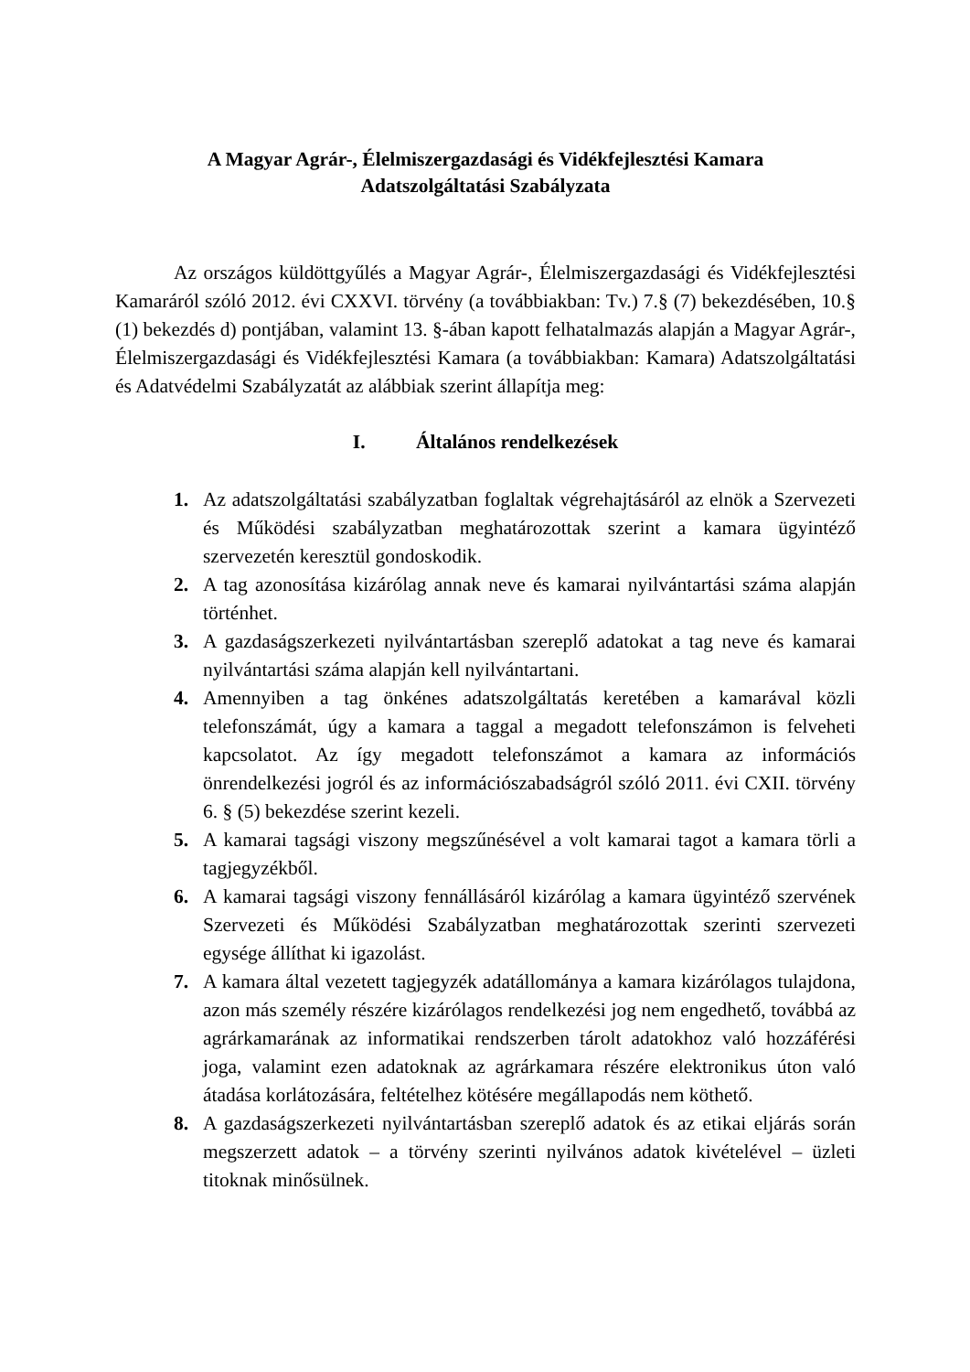A Magyar Agrár-, Élelmiszergazdasági és Vidékfejlesztési Kamara
Adatszolgáltatási Szabályzata
Az országos küldöttgyűlés a Magyar Agrár-, Élelmiszergazdasági és Vidékfejlesztési Kamaráról szóló 2012. évi CXXVI. törvény (a továbbiakban: Tv.) 7.§ (7) bekezdésében, 10.§ (1) bekezdés d) pontjában, valamint 13. §-ában kapott felhatalmazás alapján a Magyar Agrár-, Élelmiszergazdasági és Vidékfejlesztési Kamara (a továbbiakban: Kamara) Adatszolgáltatási és Adatvédelmi Szabályzatát az alábbiak szerint állapítja meg:
I. Általános rendelkezések
1. Az adatszolgáltatási szabályzatban foglaltak végrehajtásáról az elnök a Szervezeti és Működési szabályzatban meghatározottak szerint a kamara ügyintéző szervezetén keresztül gondoskodik.
2. A tag azonosítása kizárólag annak neve és kamarai nyilvántartási száma alapján történhet.
3. A gazdaságszerkezeti nyilvántartásban szereplő adatokat a tag neve és kamarai nyilvántartási száma alapján kell nyilvántartani.
4. Amennyiben a tag önkénes adatszolgáltatás keretében a kamarával közli telefonszámát, úgy a kamara a taggal a megadott telefonszámon is felveheti kapcsolatot. Az így megadott telefonszámot a kamara az információs önrendelkezési jogról és az információszabadságról szóló 2011. évi CXII. törvény 6. § (5) bekezdése szerint kezeli.
5. A kamarai tagsági viszony megszűnésével a volt kamarai tagot a kamara törli a tagjegyzékből.
6. A kamarai tagsági viszony fennállásáról kizárólag a kamara ügyintéző szervének Szervezeti és Működési Szabályzatban meghatározottak szerinti szervezeti egysége állíthat ki igazolást.
7. A kamara által vezetett tagjegyzék adatállománya a kamara kizárólagos tulajdona, azon más személy részére kizárólagos rendelkezési jog nem engedhető, továbbá az agrárkamarának az informatikai rendszerben tárolt adatokhoz való hozzáférési joga, valamint ezen adatoknak az agrárkamara részére elektronikus úton való átadása korlátozására, feltételhez kötésére megállapodás nem köthető.
8. A gazdaságszerkezeti nyilvántartásban szereplő adatok és az etikai eljárás során megszerzett adatok – a törvény szerinti nyilvános adatok kivételével – üzleti titoknak minősülnek.